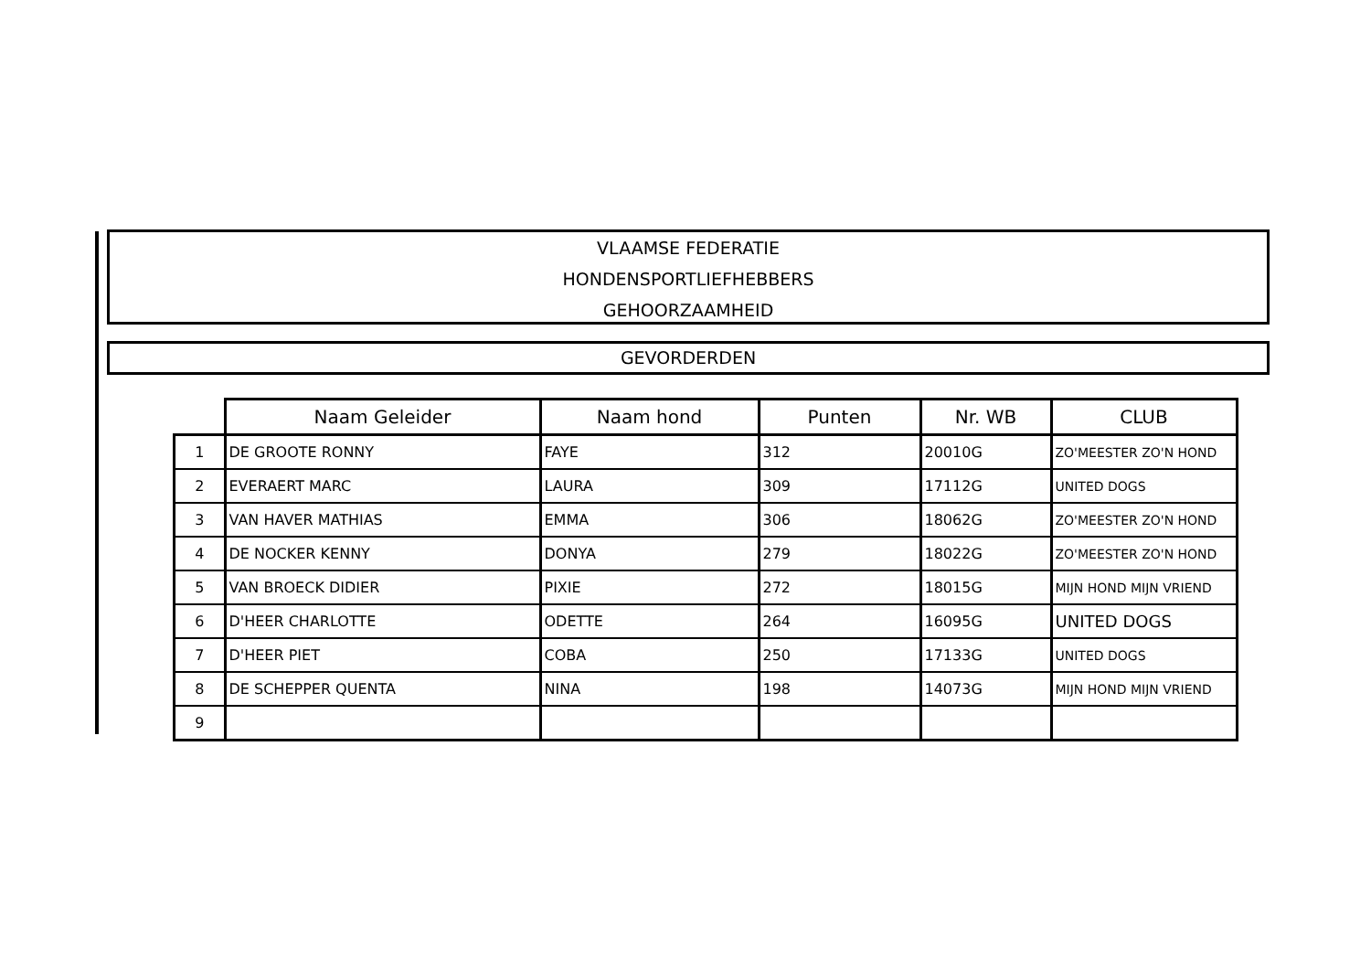VLAAMSE FEDERATIE
HONDENSPORTLIEFHEBBERS
GEHOORZAAMHEID
GEVORDERDEN
| | Naam Geleider | Naam hond | Punten | Nr. WB | CLUB |
| --- | --- | --- | --- | --- | --- |
| 1 | DE GROOTE RONNY | FAYE | 312 | 20010G | ZO'MEESTER ZO'N HOND |
| 2 | EVERAERT MARC | LAURA | 309 | 17112G | UNITED DOGS |
| 3 | VAN HAVER MATHIAS | EMMA | 306 | 18062G | ZO'MEESTER ZO'N HOND |
| 4 | DE NOCKER KENNY | DONYA | 279 | 18022G | ZO'MEESTER ZO'N HOND |
| 5 | VAN BROECK DIDIER | PIXIE | 272 | 18015G | MIJN HOND MIJN VRIEND |
| 6 | D'HEER CHARLOTTE | ODETTE | 264 | 16095G | UNITED DOGS |
| 7 | D'HEER PIET | COBA | 250 | 17133G | UNITED DOGS |
| 8 | DE SCHEPPER QUENTA | NINA | 198 | 14073G | MIJN HOND MIJN VRIEND |
| 9 | | | | | |